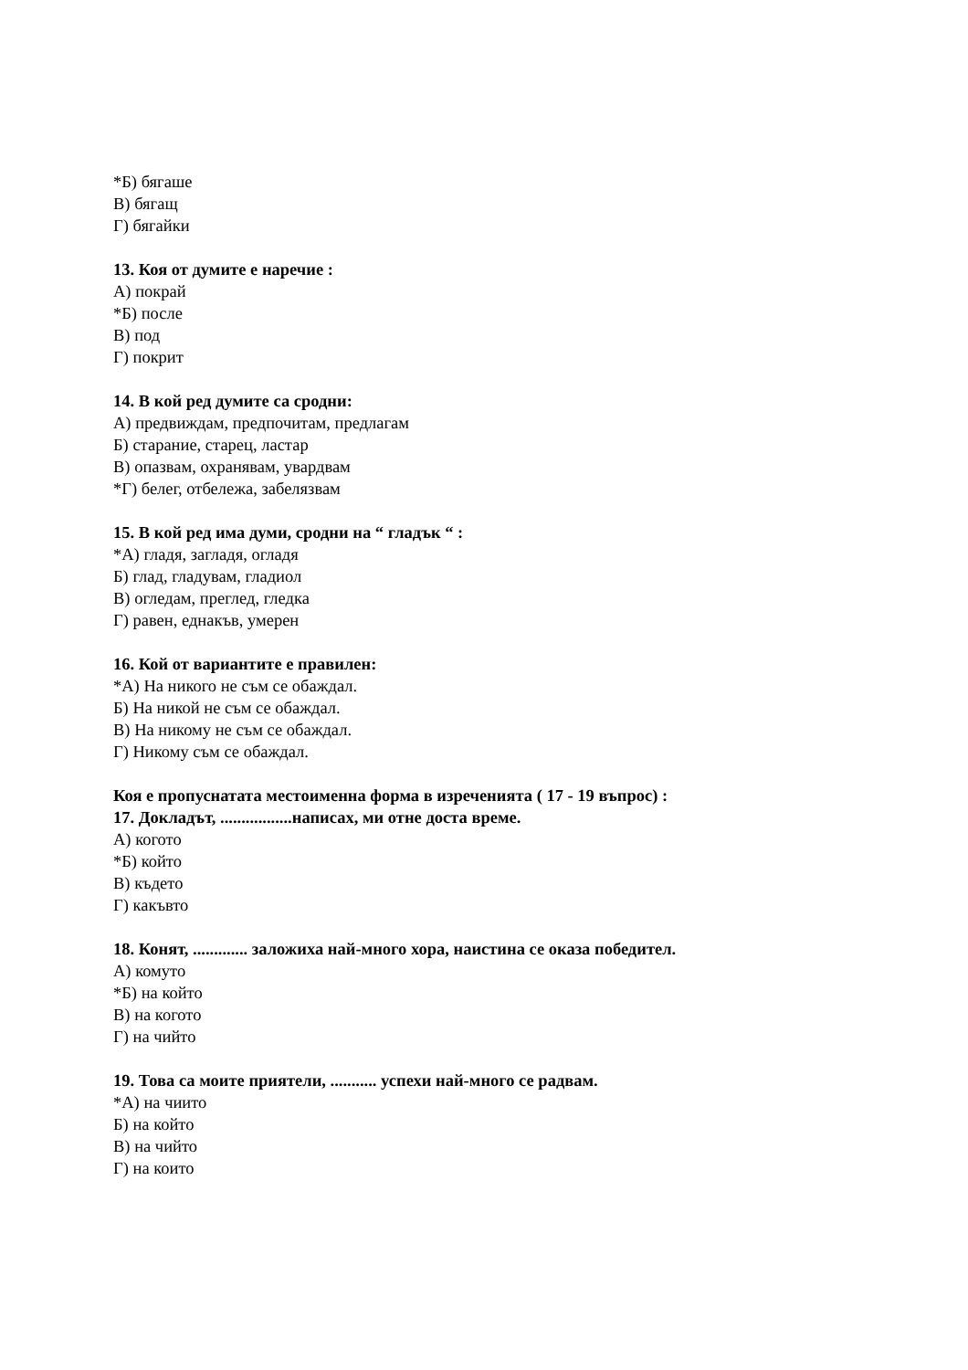*Б) бягаше
В) бягащ
Г) бягайки
13. Коя от думите е наречие :
А) покрай
*Б) после
В) под
Г) покрит
14. В кой ред думите са сродни:
А) предвиждам, предпочитам, предлагам
Б) старание, старец, ластар
В) опазвам, охранявам, увардвам
*Г) белег, отбележа, забелязвам
15. В кой ред има думи, сродни на “ гладък “ :
*А) гладя, загладя, огладя
Б) глад, гладувам, гладиол
В) огледам, преглед, гледка
Г) равен, еднакъв, умерен
16. Кой от вариантите е правилен:
*А) На никого не съм се обаждал.
Б) На никой не съм се обаждал.
В) На никому не съм се обаждал.
Г) Никому съм се обаждал.
Коя е пропуснатата местоименна форма в изреченията ( 17 - 19 въпрос) :
17. Докладът, .................написах, ми отне доста време.
А) когото
*Б) който
В) където
Г) какъвто
18. Конят, ............. заложиха най-много хора, наистина се оказа победител.
А) комуто
*Б) на който
В) на когото
Г) на чийто
19. Това са моите приятели, ........... успехи най-много се радвам.
*А) на чиито
Б) на който
В) на чийто
Г) на които